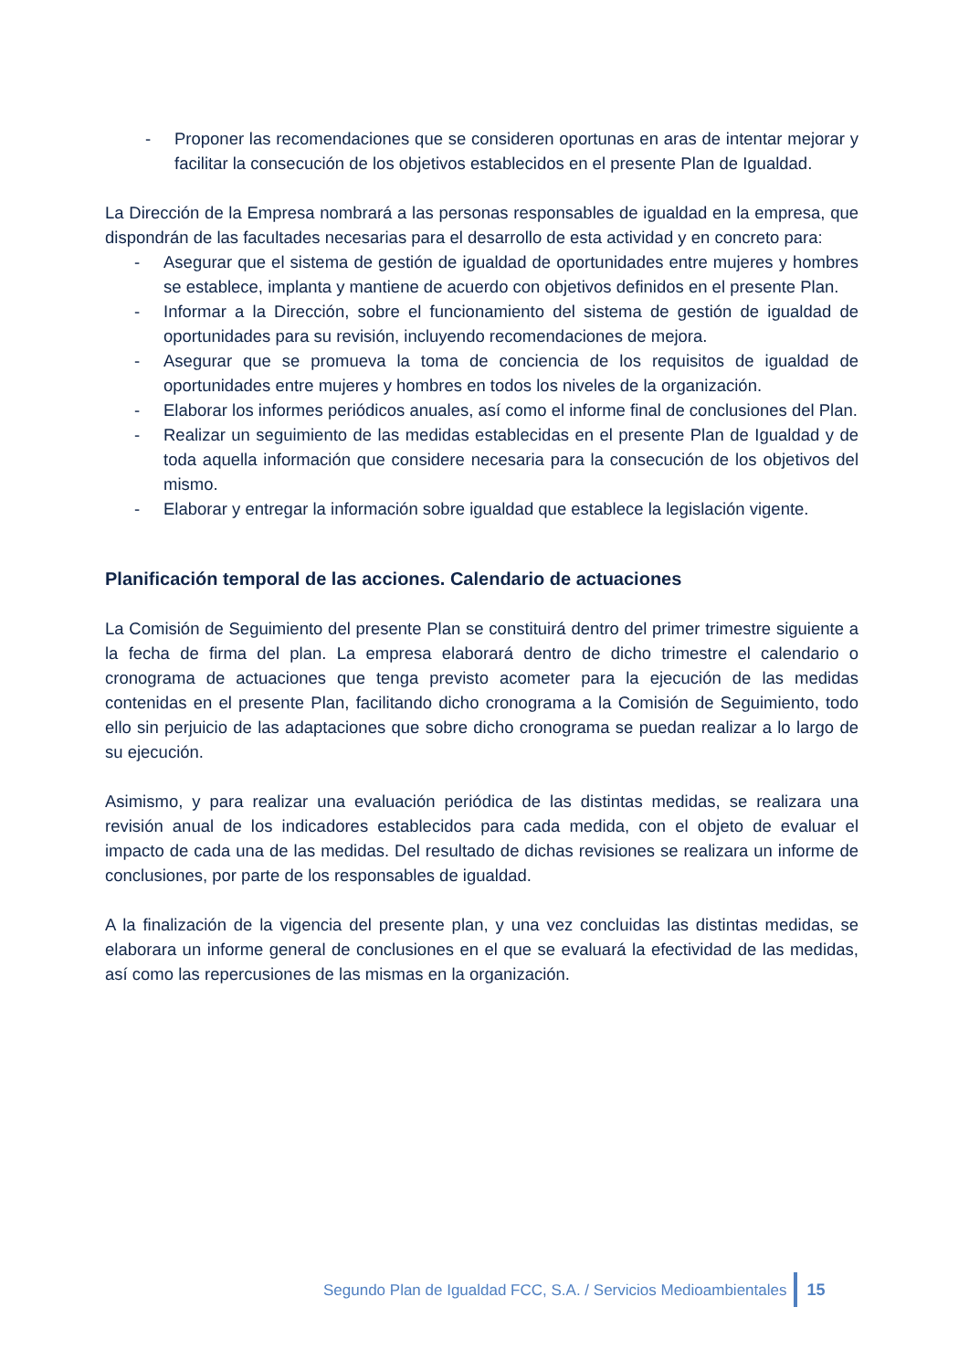- Proponer las recomendaciones que se consideren oportunas en aras de intentar mejorar y facilitar la consecución de los objetivos establecidos en el presente Plan de Igualdad.
La Dirección de la Empresa nombrará a las personas responsables de igualdad en la empresa, que dispondrán de las facultades necesarias para el desarrollo de esta actividad y en concreto para:
- Asegurar que el sistema de gestión de igualdad de oportunidades entre mujeres y hombres se establece, implanta y mantiene de acuerdo con objetivos definidos en el presente Plan.
- Informar a la Dirección, sobre el funcionamiento del sistema de gestión de igualdad de oportunidades para su revisión, incluyendo recomendaciones de mejora.
- Asegurar que se promueva la toma de conciencia de los requisitos de igualdad de oportunidades entre mujeres y hombres en todos los niveles de la organización.
- Elaborar los informes periódicos anuales, así como el informe final de conclusiones del Plan.
- Realizar un seguimiento de las medidas establecidas en el presente Plan de Igualdad y de toda aquella información que considere necesaria para la consecución de los objetivos del mismo.
- Elaborar y entregar la información sobre igualdad que establece la legislación vigente.
Planificación temporal de las acciones. Calendario de actuaciones
La Comisión de Seguimiento del presente Plan se constituirá dentro del primer trimestre siguiente a la fecha de firma del plan. La empresa elaborará dentro de dicho trimestre el calendario o cronograma de actuaciones que tenga previsto acometer para la ejecución de las medidas contenidas en el presente Plan, facilitando dicho cronograma a la Comisión de Seguimiento, todo ello sin perjuicio de las adaptaciones que sobre dicho cronograma se puedan realizar a lo largo de su ejecución.
Asimismo, y para realizar una evaluación periódica de las distintas medidas, se realizara una revisión anual de los indicadores establecidos para cada medida, con el objeto de evaluar el impacto de cada una de las medidas. Del resultado de dichas revisiones se realizara un informe de conclusiones, por parte de los responsables de igualdad.
A la finalización de la vigencia del presente plan, y una vez concluidas las distintas medidas, se elaborara un informe general de conclusiones en el que se evaluará la efectividad de las medidas, así como las repercusiones de las mismas en la organización.
Segundo Plan de Igualdad FCC, S.A. / Servicios Medioambientales
15